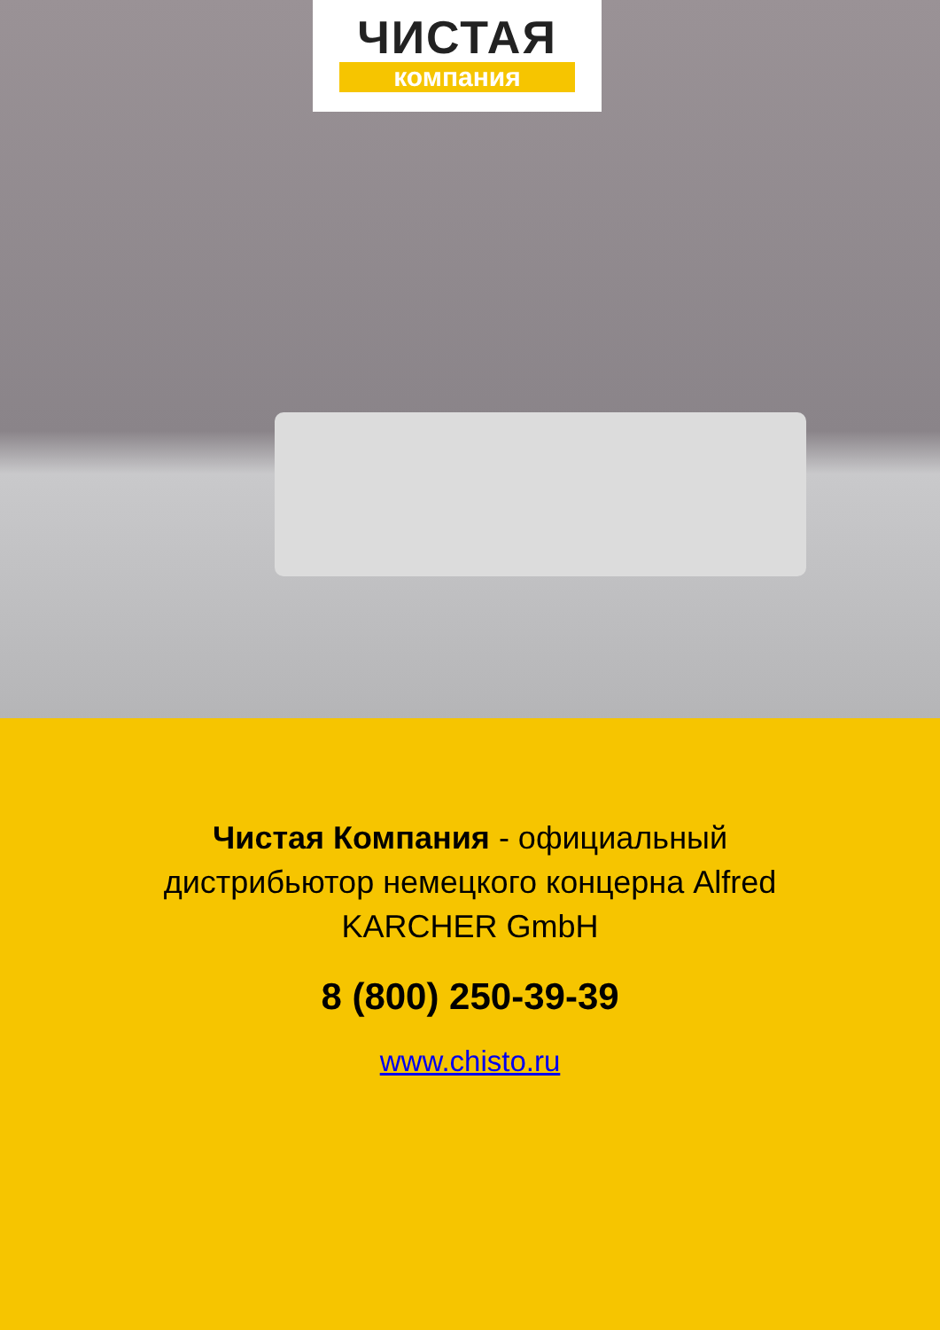ЧИСТАЯ
компания
Чистая Компания - официальный дистрибьютор немецкого концерна Alfred KARCHER GmbH
8 (800) 250-39-39
www.chisto.ru